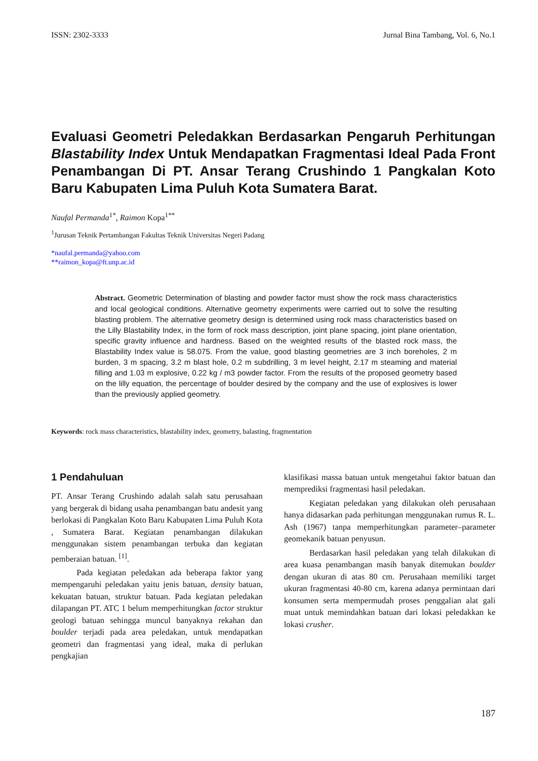ISSN: 2302-3333 Jurnal Bina Tambang, Vol. 6, No.1
Evaluasi Geometri Peledakkan Berdasarkan Pengaruh Perhitungan Blastability Index Untuk Mendapatkan Fragmentasi Ideal Pada Front Penambangan Di PT. Ansar Terang Crushindo 1 Pangkalan Koto Baru Kabupaten Lima Puluh Kota Sumatera Barat.
Naufal Permanda<sup>1*</sup>, Raimon Kopa<sup>1**</sup>
<sup>1</sup> Jurusan Teknik Pertambangan Fakultas Teknik Universitas Negeri Padang
*naufal.permanda@yahoo.com
**raimon_kopa@ft.unp.ac.id
Abstract. Geometric Determination of blasting and powder factor must show the rock mass characteristics and local geological conditions. Alternative geometry experiments were carried out to solve the resulting blasting problem. The alternative geometry design is determined using rock mass characteristics based on the Lilly Blastability Index, in the form of rock mass description, joint plane spacing, joint plane orientation, specific gravity influence and hardness. Based on the weighted results of the blasted rock mass, the Blastability Index value is 58.075. From the value, good blasting geometries are 3 inch boreholes, 2 m burden, 3 m spacing, 3.2 m blast hole, 0.2 m subdrilling, 3 m level height, 2.17 m steaming and material filling and 1.03 m explosive, 0.22 kg / m3 powder factor. From the results of the proposed geometry based on the lilly equation, the percentage of boulder desired by the company and the use of explosives is lower than the previously applied geometry.
Keywords: rock mass characteristics, blastability index, geometry, balasting, fragmentation
1 Pendahuluan
PT. Ansar Terang Crushindo adalah salah satu perusahaan yang bergerak di bidang usaha penambangan batu andesit yang berlokasi di Pangkalan Koto Baru Kabupaten Lima Puluh Kota , Sumatera Barat. Kegiatan penambangan dilakukan menggunakan sistem penambangan terbuka dan kegiatan pemberaian batuan. <sup>[1]</sup>.
Pada kegiatan peledakan ada beberapa faktor yang mempengaruhi peledakan yaitu jenis batuan, density batuan, kekuatan batuan, struktur batuan. Pada kegiatan peledakan dilapangan PT. ATC 1 belum memperhitungkan factor struktur geologi batuan sehingga muncul banyaknya rekahan dan boulder terjadi pada area peledakan, untuk mendapatkan geometri dan fragmentasi yang ideal, maka di perlukan pengkajian
klasifikasi massa batuan untuk mengetahui faktor batuan dan memprediksi fragmentasi hasil peledakan.
Kegiatan peledakan yang dilakukan oleh perusahaan hanya didasarkan pada perhitungan menggunakan rumus R. L. Ash (1967) tanpa memperhitungkan parameter–parameter geomekanik batuan penyusun.
Berdasarkan hasil peledakan yang telah dilakukan di area kuasa penambangan masih banyak ditemukan boulder dengan ukuran di atas 80 cm. Perusahaan memiliki target ukuran fragmentasi 40-80 cm, karena adanya permintaan dari konsumen serta mempermudah proses penggalian alat gali muat untuk memindahkan batuan dari lokasi peledakkan ke lokasi crusher.
187